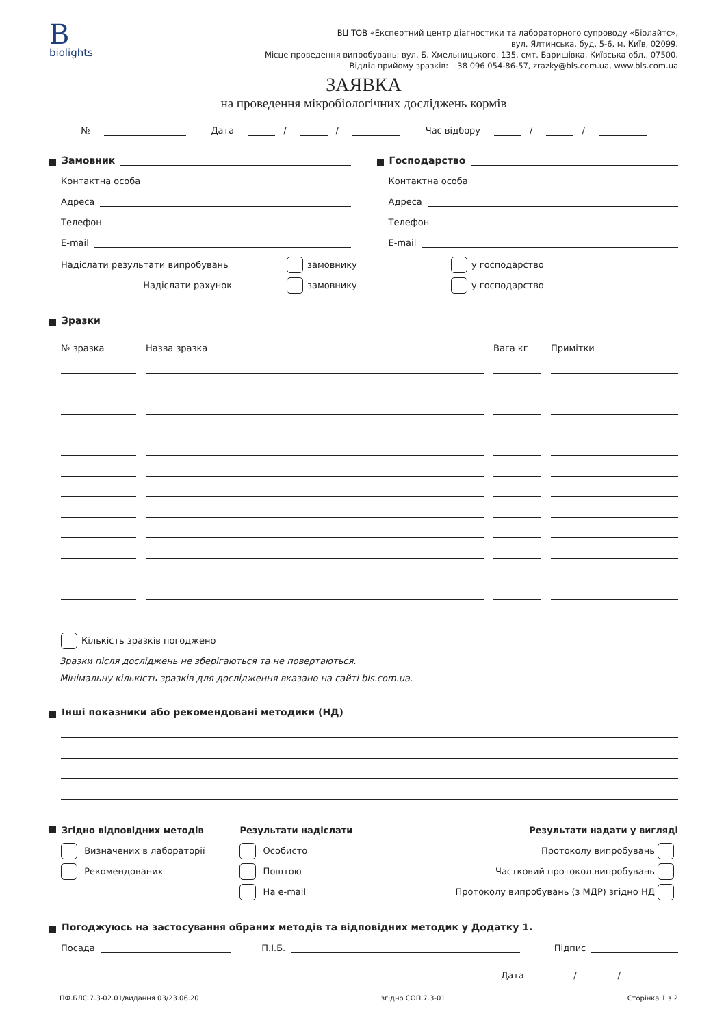B
biolights
ВЦ ТОВ «Експертний центр діагностики та лабораторного супроводу «Біолайтс»,
вул. Ялтинська, буд. 5-6, м. Київ, 02099.
Місце проведення випробувань: вул. Б. Хмельницького, 135, смт. Баришівка, Київська обл., 07500.
Відділ прийому зразків: +38 096 054-86-57, zrazky@bls.com.ua, www.bls.com.ua
ЗАЯВКА
на проведення мікробіологічних досліджень кормів
№ Дата / / Час відбору / /
Замовник
Контактна особа
Адреса
Телефон
E-mail
Господарство
Контактна особа
Адреса
Телефон
E-mail
Надіслати результати випробувань замовнику у господарство
Надіслати рахунок замовнику у господарство
Зразки
№ зразка
Назва зразка
Вага кг
Примітки
Кількість зразків погоджено
Зразки після досліджень не зберігаються та не повертаються.
Мінімальну кількість зразків для дослідження вказано на сайті bls.com.ua.
Інші показники або рекомендовані методики (НД)
Згідно відповідних методів
Визначених в лабораторії
Рекомендованих
Результати надіслати
Особисто
Поштою
На e-mail
Результати надати у вигляді
Протоколу випробувань
Частковий протокол випробувань
Протоколу випробувань (з МДР) згідно НД
Погоджуюсь на застосування обраних методів та відповідних методик у Додатку 1.
Посада П.І.Б. Підпис
Дата / /
ПФ.БЛС 7.3-02.01/видання 03/23.06.20 згідно СОП.7.3-01 Сторінка 1 з 2